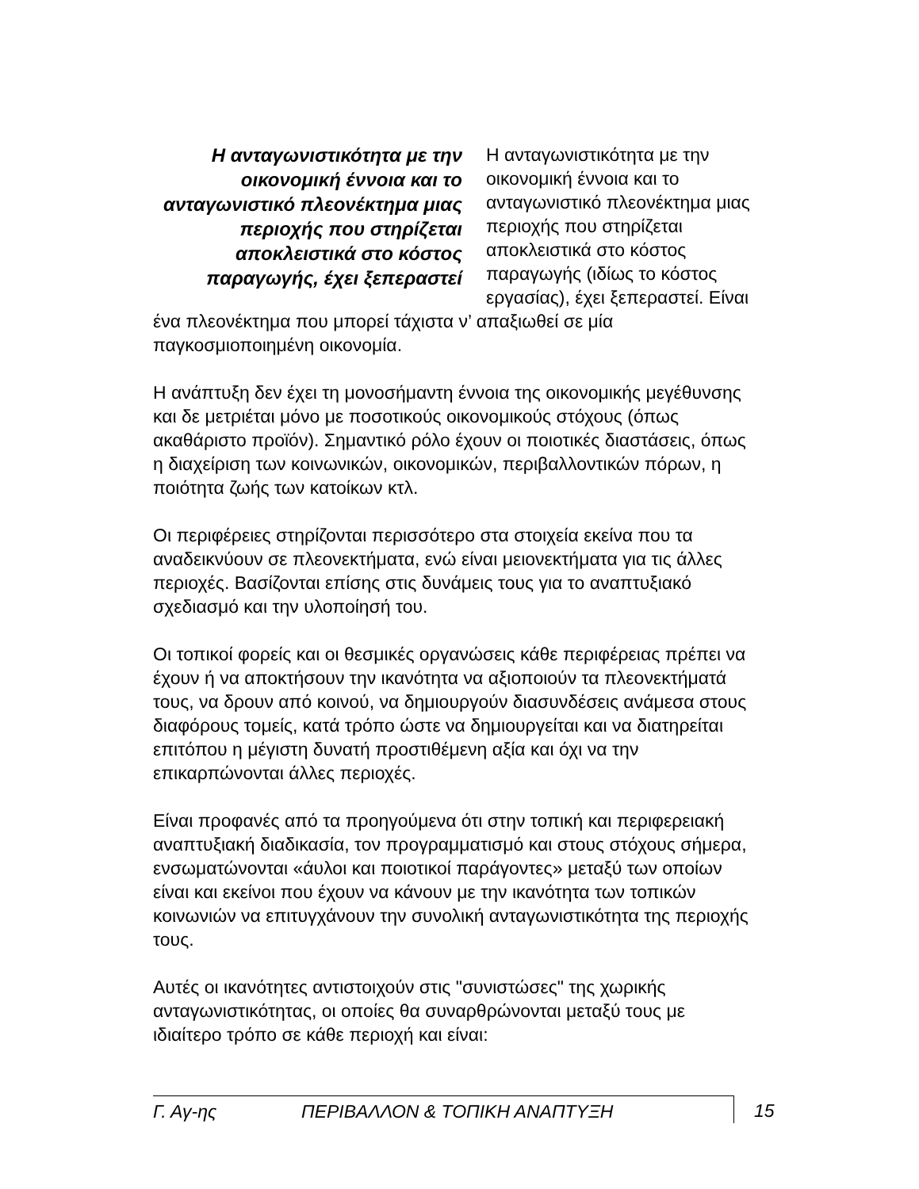Η ανταγωνιστικότητα με την οικονομική έννοια και το ανταγωνιστικό πλεονέκτημα μιας περιοχής που στηρίζεται αποκλειστικά στο κόστος παραγωγής, έχει ξεπεραστεί
Η ανταγωνιστικότητα με την οικονομική έννοια και το ανταγωνιστικό πλεονέκτημα μιας περιοχής που στηρίζεται αποκλειστικά στο κόστος παραγωγής (ιδίως το κόστος εργασίας), έχει ξεπεραστεί. Είναι ένα πλεονέκτημα που μπορεί τάχιστα ν’ απαξιωθεί σε μία παγκοσμιοποιημένη οικονομία.
Η ανάπτυξη δεν έχει τη μονοσήμαντη έννοια της οικονομικής μεγέθυνσης και δε μετριέται μόνο με ποσοτικούς οικονομικούς στόχους (όπως ακαθάριστο προϊόν). Σημαντικό ρόλο έχουν οι ποιοτικές διαστάσεις, όπως η διαχείριση των κοινωνικών, οικονομικών, περιβαλλοντικών πόρων, η ποιότητα ζωής των κατοίκων κτλ.
Οι περιφέρειες στηρίζονται περισσότερο στα στοιχεία εκείνα που τα αναδεικνύουν σε πλεονεκτήματα, ενώ είναι μειονεκτήματα για τις άλλες περιοχές. Βασίζονται επίσης στις δυνάμεις τους για το αναπτυξιακό σχεδιασμό και την υλοποίησή του.
Οι τοπικοί φορείς και οι θεσμικές οργανώσεις κάθε περιφέρειας πρέπει να έχουν ή να αποκτήσουν την ικανότητα να αξιοποιούν τα πλεονεκτήματά τους, να δρουν από κοινού, να δημιουργούν διασυνδέσεις ανάμεσα στους διαφόρους τομείς, κατά τρόπο ώστε να δημιουργείται και να διατηρείται επιτόπου η μέγιστη δυνατή προστιθέμενη αξία και όχι να την επικαρπώνονται άλλες περιοχές.
Είναι προφανές από τα προηγούμενα ότι στην τοπική και περιφερειακή αναπτυξιακή διαδικασία, τον προγραμματισμό και στους στόχους σήμερα, ενσωματώνονται «άυλοι και ποιοτικοί παράγοντες» μεταξύ των οποίων είναι και εκείνοι που έχουν να κάνουν με την ικανότητα των τοπικών κοινωνιών να επιτυγχάνουν την συνολική ανταγωνιστικότητα της περιοχής τους.
Αυτές οι ικανότητες αντιστοιχούν στις "συνιστώσες" της χωρικής ανταγωνιστικότητας, οι οποίες θα συναρθρώνονται μεταξύ τους με ιδιαίτερο τρόπο σε κάθε περιοχή και είναι:
Γ. Αγ-ης ΠΕΡΙΒΑΛΛΟΝ & ΤΟΠΙΚΗ ΑΝΑΠΤΥΞΗ 15